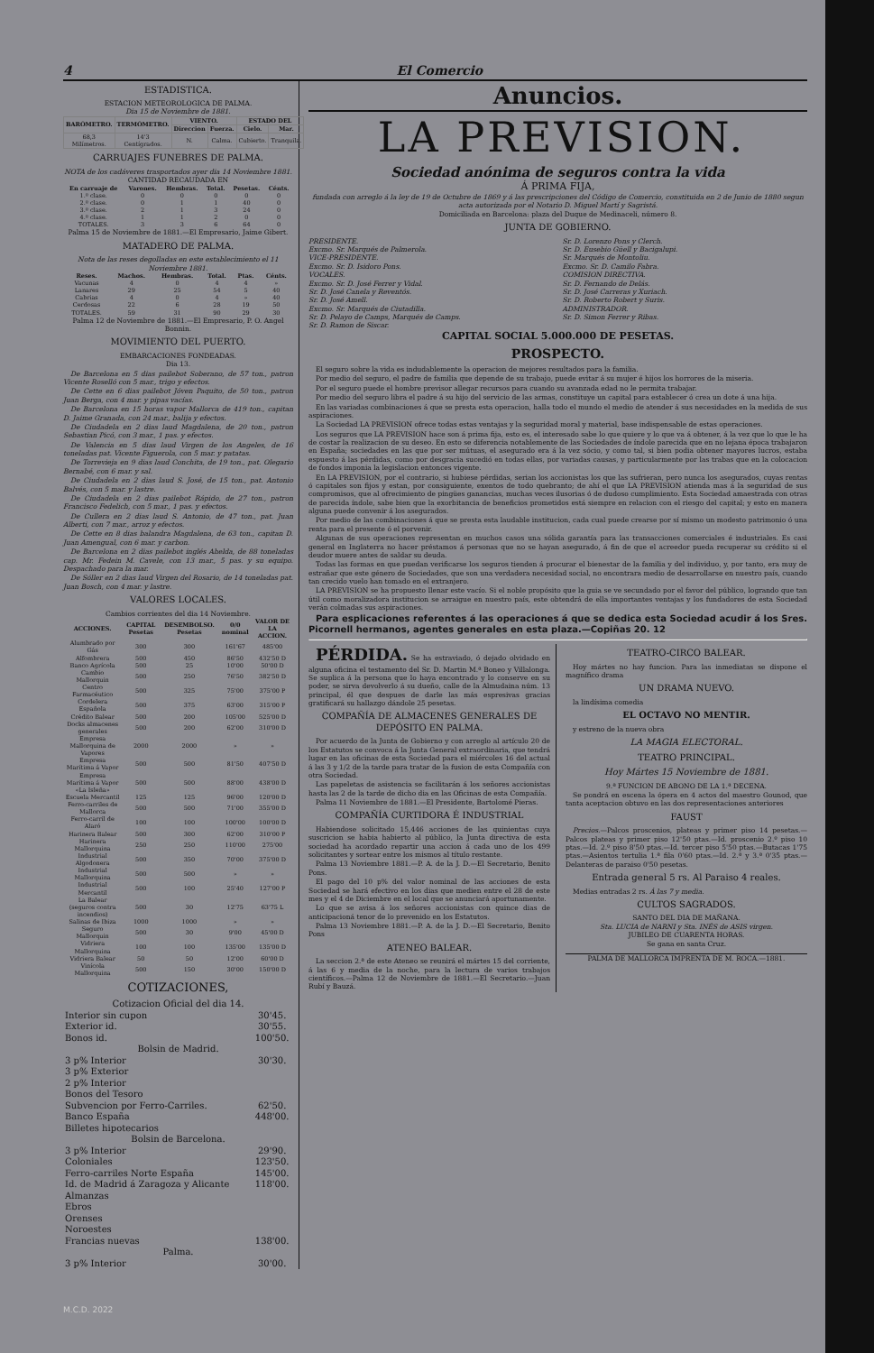4 El Comercio
ESTADISTICA.
ESTACION METEOROLOGICA DE PALMA.
Dia 15 de Noviembre de 1881.
| BARÓMETRO. | TERMÓMETRO. | VIENTO. | | ESTADO DEL | |
| --- | --- | --- | --- | --- | --- |
| | | Direccion | Fuerza. | Cielo. | Mar. |
| 68,3 Milímetros. | 14'3 Centígrados. | N. | Calma. | Cubierto. | Tranquila. |
CARRUAJES FUNEBRES DE PALMA.
NOTA de los cadáveres trasportados ayer dia 14 Noviembre 1881. CANTIDAD RECAUDADA EN
| En carruaje de | Varones. | Hembras. | Total. | Pesetas. | Cénts. |
| --- | --- | --- | --- | --- | --- |
| 1.ª clase. | 0 | 0 | 0 | 0 | 0 |
| 2.ª clase. | 0 | 1 | 1 | 40 | 0 |
| 3.ª clase. | 2 | 1 | 3 | 24 | 0 |
| 4.ª clase. | 1 | 1 | 2 | 0 | 0 |
| TOTALES. | 3 | 3 | 6 | 64 | 0 |
Palma 15 de Noviembre de 1881.—El Empresario, Jaime Gibert.
MATADERO DE PALMA.
Nota de las reses degolladas en este establecimiento el 11 Noviembre 1881.
| Reses. | Machos. | Hembras. | Total. | Ptas. | Cénts. |
| --- | --- | --- | --- | --- | --- |
| Vacunas | 4 | 0 | 4 | 4 | » |
| Lanares | 29 | 25 | 54 | 5 | 40 |
| Cabrias | 4 | 0 | 4 | » | 40 |
| Cerdosas | 22 | 6 | 28 | 19 | 50 |
| TOTALES. | 59 | 31 | 90 | 29 | 30 |
Palma 12 de Noviembre de 1881.—El Empresario, P. O. Angel Bonnin.
MOVIMIENTO DEL PUERTO.
EMBARCACIONES FONDEADAS.
Dia 13.
De Barcelona en 5 dias pailebot Soberano, de 57 ton., patron Vicente Roselló con 5 mar., trigo y efectos.
De Cette en 6 dias pailebot Jóven Paquito, de 50 ton., patron Juan Berga, con 4 mar. y pipas vacías.
De Barcelona en 15 horas vapor Mallorca de 419 ton., capitan D. Jaime Granada, con 24 mar., balija y efectos.
De Ciudadela en 2 dias laud Magdalena, de 20 ton., patron Sebastian Picó, con 3 mar., 1 pas. y efectos.
De Valencia en 5 dias laud Virgen de los Angeles, de 16 toneladas pat. Vicente Figuerola, con 5 mar. y patatas.
De Torrevieja en 9 dias laud Conchita, de 19 ton., pat. Olegario Bernabé, con 6 mar. y sal.
De Ciudadela en 2 dias laud S. José, de 15 ton., pat. Antonio Balvés, con 5 mar. y lastre.
De Ciudadela en 2 dias pailebot Rápido, de 27 ton., patron Francisco Fedelich, con 5 mar., 1 pas. y efectos.
De Cullera en 2 dias laud S. Antonio, de 47 ton., pat. Juan Alberti, con 7 mar., arroz y efectos.
De Cette en 8 dias balandra Magdalena, de 63 ton., capitan D. Juan Amengual, con 6 mar. y carbon.
De Barcelona en 2 dias pailebot inglés Ahelda, de 88 toneladas cap. Mr. Fedein M. Cavele, con 13 mar., 5 pas. y su equipo. Despachado para la mar.
De Sóller en 2 dias laud Virgen del Rosario, de 14 toneladas pat. Juan Bosch, con 4 mar. y lastre.
VALORES LOCALES.
Cambios corrientes del dia 14 Noviembre.
| ACCIONES. | CAPITAL Pesetas | DESEMBOLSO. Pesetas | 0/0 nominal | VALOR DE LA ACCION. |
| --- | --- | --- | --- | --- |
| Alumbrado por Gás | 300 | 300 | 161'67 | 485'00 |
| Alfombrera | 500 | 450 | 86'50 | 432'50 D |
| Banco Agrícola | 500 | 25 | 10'00 | 50'00 D |
| Cambio Mallorquin | 500 | 250 | 76'50 | 382'50 D |
| Centro Farmacéutico | 500 | 325 | 75'00 | 375'00 P |
| Cordelera Española | 500 | 375 | 63'00 | 315'00 P |
| Crédito Balear | 500 | 200 | 105'00 | 525'00 D |
| Docks almacenes generales | 500 | 200 | 62'00 | 310'00 D |
| Empresa Mallorquina de Vapores | 2000 | 2000 | » | » |
| Empresa Marítima á Vapor | 500 | 500 | 81'50 | 407'50 D |
| Empresa Marítima á Vapor «La Isleña» | 500 | 500 | 88'00 | 438'00 D |
| Escuela Mercantil | 125 | 125 | 96'00 | 120'00 D |
| Ferro-carriles de Mallorca | 500 | 500 | 71'00 | 355'00 D |
| Ferro-carril de Alaró | 100 | 100 | 100'00 | 100'00 D |
| Harinera Balear | 500 | 300 | 62'00 | 310'00 P |
| Harinera Mallorquina | 250 | 250 | 110'00 | 275'00 |
| Industrial Algodonera | 500 | 350 | 70'00 | 375'00 D |
| Industrial Mallorquina | 500 | 500 | » | » |
| Industrial Mercantil | 500 | 100 | 25'40 | 127'00 P |
| La Balear (seguros contra incendios) | 500 | 30 | 12'75 | 63'75 L |
| Salinas de Ibiza | 1000 | 1000 | » | » |
| Seguro Mallorquin | 500 | 30 | 9'00 | 45'00 D |
| Vidriera Mallorquina | 100 | 100 | 135'00 | 135'00 D |
| Vidriera Balear | 50 | 50 | 12'00 | 60'00 D |
| Vinícola Mallorquina | 500 | 150 | 30'00 | 150'00 D |
COTIZACIONES,
| Cotizacion Oficial del dia 14. | |
| Interior sin cupon | 30'45. |
| Exterior id. | 30'55. |
| Bonos id. | 100'50. |
| Bolsin de Madrid. | |
| 3 p% Interior | 30'30. |
| 3 p% Exterior | |
| 2 p% Interior | |
| Bonos del Tesoro | |
| Subvencion por Ferro-Carriles. | 62'50. |
| Banco España | 448'00. |
| Billetes hipotecarios | |
| Bolsin de Barcelona. | |
| 3 p% Interior | 29'90. |
| Coloniales | 123'50. |
| Ferro-carriles Norte España | 145'00. |
| Id. de Madrid á Zaragoza y Alicante | 118'00. |
| Almanzas | |
| Ebros | |
| Orenses | |
| Noroestes | |
| Francias nuevas | 138'00. |
| Palma. | |
| 3 p% Interior | 30'00. |
Anuncios.
LA PREVISION.
Sociedad anónima de seguros contra la vida
Á PRIMA FIJA,
fundada con arreglo á la ley de 19 de Octubre de 1869 y á las prescripciones del Código de Comercio, constituida en 2 de Junio de 1880 segun acta autorizada por el Notario D. Miguel Martí y Sagristá.
Domiciliada en Barcelona: plaza del Duque de Medinaceli, número 8.
JUNTA DE GOBIERNO.
PRESIDENTE.
Excmo. Sr. Marqués de Palmerola.
VICE-PRESIDENTE.
Excmo. Sr. D. Isidoro Pons.
VOCALES.
Excmo. Sr. D. José Ferrer y Vidal.
Sr. D. José Canela y Reventós.
Sr. D. José Amell.
Excmo. Sr. Marqués de Ciutadilla.
Sr. D. Pelayo de Camps, Marqués de Camps.
Sr. D. Ramon de Siscar.
Sr. D. Lorenzo Pons y Clerch.
Sr. D. Eusebio Güell y Bacigalupi.
Sr. Marqués de Montoliu.
Excmo. Sr. D. Camilo Fabra.
COMISION DIRECTIVA.
Sr. D. Fernando de Delás.
Sr. D. José Carreras y Xuriach.
Sr. D. Roberto Robert y Suris.
ADMINISTRADOR.
Sr. D. Simon Ferrer y Ribas.
CAPITAL SOCIAL 5.000.000 DE PESETAS.
PROSPECTO.
El seguro sobre la vida es indudablemente la operacion de mejores resultados para la familia.
Por medio del seguro, el padre de familia que depende de su trabajo, puede evitar á su mujer é hijos los horrores de la miseria.
Por el seguro puede el hombre previsor allegar recursos para cuando su avanzada edad no le permita trabajar.
Por medio del seguro libra el padre á su hijo del servicio de las armas, constituye un capital para establecer ó crea un dote á una hija.
En las variadas combinaciones á que se presta esta operacion, halla todo el mundo el medio de atender á sus necesidades en la medida de sus aspiraciones.
La Sociedad LA PREVISION ofrece todas estas ventajas y la seguridad moral y material, base indispensable de estas operaciones.
Los seguros que LA PREVISION hace son á prima fija, esto es, el interesado sabe lo que quiere y lo que va á obtener, á la vez que lo que le ha de costar la realizacion de su deseo. En esto se diferencia notablemente de las Sociedades de índole parecida que en no lejana época trabajaron en España; sociedades en las que por ser mútuas, el asegurado era á la vez sócio, y como tal, si bien podia obtener mayores lucros, estaba espuesto á las pérdidas, como por desgracia sucedió en todas ellas, por variadas causas, y particularmente por las trabas que en la colocacion de fondos imponia la legislacion entonces vigente.
En LA PREVISION, por el contrario, si hubiese pérdidas, serian los accionistas los que las sufrieran, pero nunca los asegurados, cuyas rentas ó capitales son fijos y estan, por consiguiente, exentos de todo quebranto; de ahí el que LA PREVISION atienda mas á la seguridad de sus compromisos, que al ofrecimiento de pingües ganancias, muchas veces ilusorias ó de dudoso cumplimiento. Esta Sociedad amaestrada con otras de parecida índole, sabe bien que la exorbitancia de beneficios prometidos está siempre en relacion con el riesgo del capital; y esto en manera alguna puede convenir á los asegurados.
Por medio de las combinaciones á que se presta esta laudable institucion, cada cual puede crearse por sí mismo un modesto patrimonio ó una renta para el presente ó el porvenir.
Algunas de sus operaciones representan en muchos casos una sólida garantía para las transacciones comerciales é industriales. Es casi general en Inglaterra no hacer préstamos á personas que no se hayan asegurado, á fin de que el acreedor pueda recuperar su crédito si el deudor muere antes de saldar su deuda.
Todas las formas en que puedan verificarse los seguros tienden á procurar el bienestar de la familia y del individuo, y, por tanto, era muy de estrañar que este género de Sociedades, que son una verdadera necesidad social, no encontrara medio de desarrollarse en nuestro país, cuando tan crecido vuelo han tomado en el extranjero.
LA PREVISION se ha propuesto llenar este vacío. Si el noble propósito que la guia se ve secundado por el favor del público, logrando que tan útil como moralizadora institucion se arraigue en nuestro país, este obtendrá de ella importantes ventajas y los fundadores de esta Sociedad verán colmadas sus aspiraciones.
Para esplicaciones referentes á las operaciones á que se dedica esta Sociedad acudir á los Sres. Picornell hermanos, agentes generales en esta plaza.—Copiñas 20. 12
PÉRDIDA. Se ha estraviado, ó dejado olvidado en alguna oficina el testamento del Sr. D. Martin M.ª Boneo y Villalonga. Se suplica á la persona que lo haya encontrado y lo conserve en su poder, se sirva devolverlo á su dueño, calle de la Almudaina núm. 13 principal, él que despues de darle las más espresivas gracias gratificará su hallazgo dándole 25 pesetas.
COMPAÑÍA DE ALMACENES GENERALES DE DEPÓSITO EN PALMA.
Por acuerdo de la Junta de Gobierno y con arreglo al artículo 20 de los Estatutos se convoca á la Junta General extraordinaria, que tendrá lugar en las oficinas de esta Sociedad para el miércoles 16 del actual á las 3 y 1/2 de la tarde para tratar de la fusion de esta Compañía con otra Sociedad.
Las papeletas de asistencia se facilitarán á los señores accionistas hasta las 2 de la tarde de dicho dia en las Oficinas de esta Compañía.
Palma 11 Noviembre de 1881.—El Presidente, Bartolomé Pieras.
COMPAÑÍA CURTIDORA É INDUSTRIAL
Habiendose solicitado 15,446 acciones de las quinientas cuya suscricion se habia habierto al público, la Junta directiva de esta sociedad ha acordado repartir una accion á cada uno de los 499 solicitantes y sortear entre los mismos al título restante.
Palma 13 Noviembre 1881.—P. A. de la J. D.—El Secretario, Benito Pons.
El pago del 10 p% del valor nominal de las acciones de esta Sociedad se hará efectivo en los dias que medien entre el 28 de este mes y el 4 de Diciembre en el local que se anunciará aportunamente.
Lo que se avisa á los señores accionistas con quince dias de anticipacioná tenor de lo prevenido en los Estatutos.
Palma 13 Noviembre 1881.—P. A. de la J. D.—El Secretario, Benito Pons
ATENEO BALEAR.
La seccion 2.ª de este Ateneo se reunirá el mártes 15 del corriente, á las 6 y media de la noche, para la lectura de varios trabajos científicos.—Palma 12 de Noviembre de 1881.—El Secretario.—Juan Rubí y Bauzá.
TEATRO-CIRCO BALEAR.
Hoy mártes no hay funcion. Para las inmediatas se dispone el magnífico drama
UN DRAMA NUEVO.
la lindísima comedia
EL OCTAVO NO MENTIR.
y estreno de la nueva obra
LA MAGIA ELECTORAL.
TEATRO PRINCIPAL.
Hoy Mártes 15 Noviembre de 1881.
9.ª FUNCION DE ABONO DE LA 1.ª DECENA.
Se pondrá en escena la ópera en 4 actos del maestro Gounod, que tanta aceptacion obtuvo en las dos representaciones anteriores
FAUST
Precios.—Palcos proscenios, plateas y primer piso 14 pesetas.—Palcos plateas y primer piso 12'50 ptas.—Id. proscenio 2.º piso 10 ptas.—Id. 2.º piso 8'50 ptas.—Id. tercer piso 5'50 ptas.—Butacas 1'75 ptas.—Asientos tertulia 1.ª fila 0'60 ptas.—Id. 2.ª y 3.ª 0'35 ptas.—Delanteras de paraiso 0'50 pesetas.
Entrada general 5 rs. Al Paraiso 4 reales.
Medias entradas 2 rs. Á las 7 y media.
CULTOS SAGRADOS.
SANTO DEL DIA DE MAÑANA.
Sta. LUCIA de NARNI y Sta. INÉS de ASIS virgen.
JUBILEO DE CUARENTA HORAS.
Se gana en santa Cruz.
PALMA DE MALLORCA IMPRENTA DE M. ROCA.—1881.
M.C.D. 2022